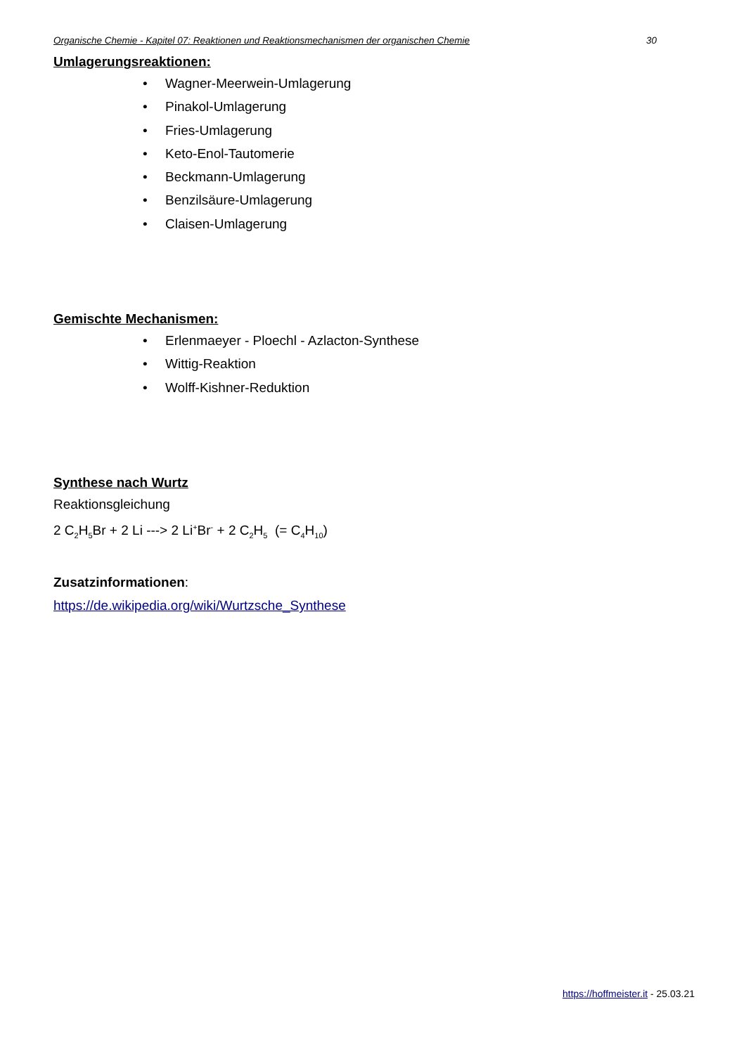Organische Chemie - Kapitel 07: Reaktionen und Reaktionsmechanismen der organischen Chemie 30
Umlagerungsreaktionen:
• Wagner-Meerwein-Umlagerung
• Pinakol-Umlagerung
• Fries-Umlagerung
• Keto-Enol-Tautomerie
• Beckmann-Umlagerung
• Benzilsäure-Umlagerung
• Claisen-Umlagerung
Gemischte Mechanismen:
• Erlenmaeyer - Ploechl - Azlacton-Synthese
• Wittig-Reaktion
• Wolff-Kishner-Reduktion
Synthese nach Wurtz
Reaktionsgleichung
2 C<sub>2</sub>H<sub>5</sub>Br + 2 Li ---> 2 Li<sup>+</sup>Br<sup>-</sup> + 2 C<sub>2</sub>H<sub>5</sub> (= C<sub>4</sub>H<sub>10</sub>)
Zusatzinformationen:
https://de.wikipedia.org/wiki/Wurtzsche_Synthese
https://hoffmeister.it - 25.03.21